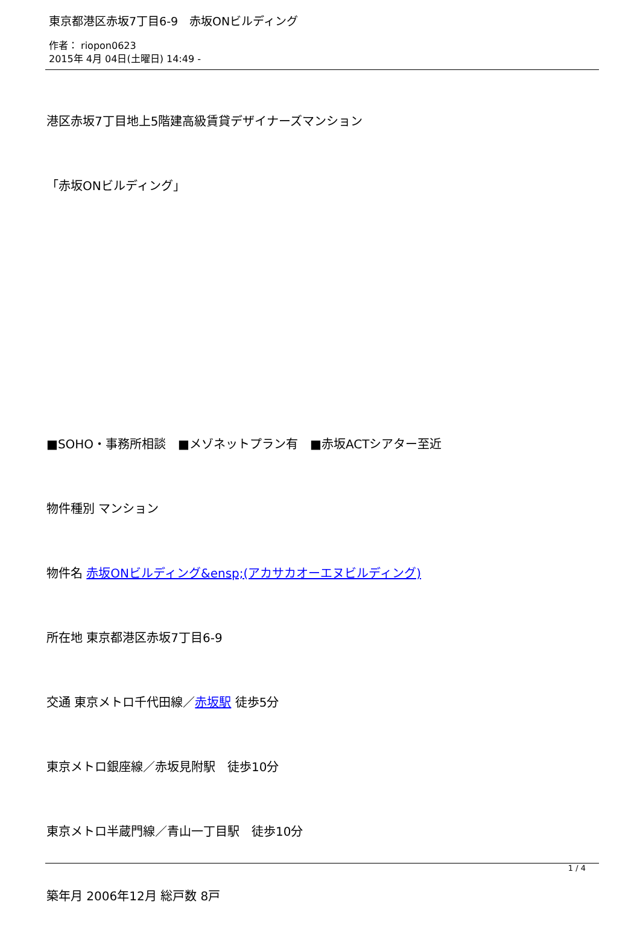東京都港区赤坂7丁目6-9　赤坂ONビルディング
作者： riopon0623
2015年 4月 04日(土曜日) 14:49 -
港区赤坂7丁目地上5階建高級賃貸デザイナーズマンション
「赤坂ONビルディング」
■SOHO・事務所相談　■メゾネットプラン有　■赤坂ACTシアター至近
物件種別 マンション
物件名 赤坂ONビルディング&ensp;(アカサカオーエヌビルディング)
所在地 東京都港区赤坂7丁目6-9
交通 東京メトロ千代田線／赤坂駅 徒歩5分
東京メトロ銀座線／赤坂見附駅　徒歩10分
東京メトロ半蔵門線／青山一丁目駅　徒歩10分
築年月 2006年12月 総戸数 8戸
1 / 4